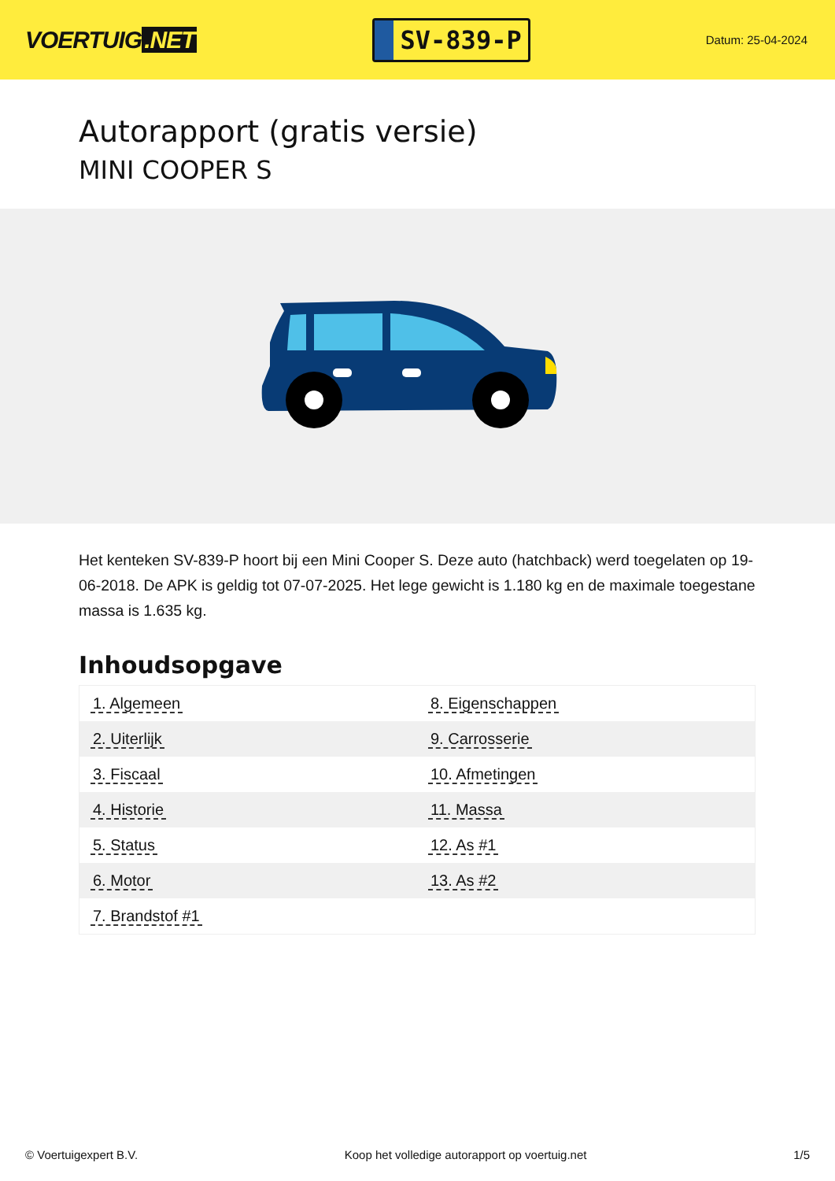VOERTUIG.NET
SV-839-P
Datum: 25-04-2024
Autorapport (gratis versie)
MINI COOPER S
Het kenteken SV-839-P hoort bij een Mini Cooper S. Deze auto (hatchback) werd toegelaten op 19-06-2018. De APK is geldig tot 07-07-2025. Het lege gewicht is 1.180 kg en de maximale toegestane massa is 1.635 kg.
Inhoudsopgave
| 1. Algemeen | 8. Eigenschappen |
| 2. Uiterlijk | 9. Carrosserie |
| 3. Fiscaal | 10. Afmetingen |
| 4. Historie | 11. Massa |
| 5. Status | 12. As #1 |
| 6. Motor | 13. As #2 |
| 7. Brandstof #1 | |
© Voertuigexpert B.V. Koop het volledige autorapport op voertuig.net
1/5